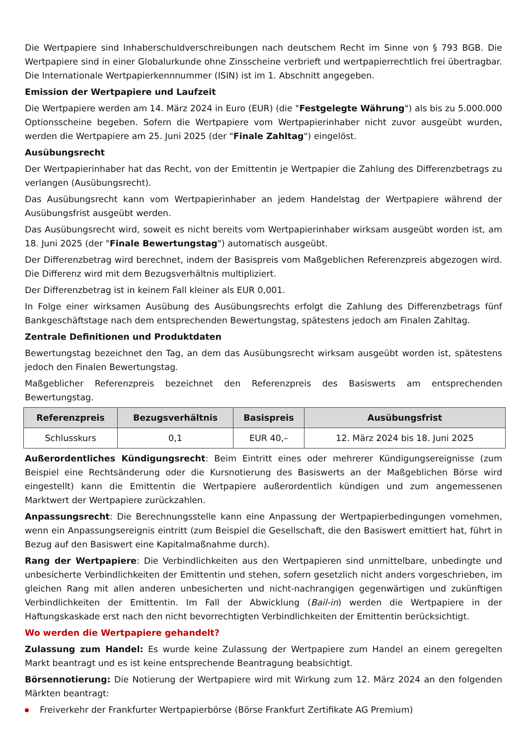Die Wertpapiere sind Inhaberschuldverschreibungen nach deutschem Recht im Sinne von § 793 BGB. Die Wertpapiere sind in einer Globalurkunde ohne Zinsscheine verbrieft und wertpapierrechtlich frei übertragbar. Die Internationale Wertpapierkennnummer (ISIN) ist im 1. Abschnitt angegeben.
Emission der Wertpapiere und Laufzeit
Die Wertpapiere werden am 14. März 2024 in Euro (EUR) (die "Festgelegte Währung") als bis zu 5.000.000 Optionsscheine begeben. Sofern die Wertpapiere vom Wertpapierinhaber nicht zuvor ausgeübt wurden, werden die Wertpapiere am 25. Juni 2025 (der "Finale Zahltag") eingelöst.
Ausübungsrecht
Der Wertpapierinhaber hat das Recht, von der Emittentin je Wertpapier die Zahlung des Differenzbetrags zu verlangen (Ausübungsrecht).
Das Ausübungsrecht kann vom Wertpapierinhaber an jedem Handelstag der Wertpapiere während der Ausübungsfrist ausgeübt werden.
Das Ausübungsrecht wird, soweit es nicht bereits vom Wertpapierinhaber wirksam ausgeübt worden ist, am 18. Juni 2025 (der "Finale Bewertungstag") automatisch ausgeübt.
Der Differenzbetrag wird berechnet, indem der Basispreis vom Maßgeblichen Referenzpreis abgezogen wird. Die Differenz wird mit dem Bezugsverhältnis multipliziert.
Der Differenzbetrag ist in keinem Fall kleiner als EUR 0,001.
In Folge einer wirksamen Ausübung des Ausübungsrechts erfolgt die Zahlung des Differenzbetrags fünf Bankgeschäftstage nach dem entsprechenden Bewertungstag, spätestens jedoch am Finalen Zahltag.
Zentrale Definitionen und Produktdaten
Bewertungstag bezeichnet den Tag, an dem das Ausübungsrecht wirksam ausgeübt worden ist, spätestens jedoch den Finalen Bewertungstag.
Maßgeblicher Referenzpreis bezeichnet den Referenzpreis des Basiswerts am entsprechenden Bewertungstag.
| Referenzpreis | Bezugsverhältnis | Basispreis | Ausübungsfrist |
| --- | --- | --- | --- |
| Schlusskurs | 0,1 | EUR 40,– | 12. März 2024 bis 18. Juni 2025 |
Außerordentliches Kündigungsrecht: Beim Eintritt eines oder mehrerer Kündigungsereignisse (zum Beispiel eine Rechtsänderung oder die Kursnotierung des Basiswerts an der Maßgeblichen Börse wird eingestellt) kann die Emittentin die Wertpapiere außerordentlich kündigen und zum angemessenen Marktwert der Wertpapiere zurückzahlen.
Anpassungsrecht: Die Berechnungsstelle kann eine Anpassung der Wertpapierbedingungen vornehmen, wenn ein Anpassungsereignis eintritt (zum Beispiel die Gesellschaft, die den Basiswert emittiert hat, führt in Bezug auf den Basiswert eine Kapitalmaßnahme durch).
Rang der Wertpapiere: Die Verbindlichkeiten aus den Wertpapieren sind unmittelbare, unbedingte und unbesicherte Verbindlichkeiten der Emittentin und stehen, sofern gesetzlich nicht anders vorgeschrieben, im gleichen Rang mit allen anderen unbesicherten und nicht-nachrangigen gegenwärtigen und zukünftigen Verbindlichkeiten der Emittentin. Im Fall der Abwicklung (Bail-in) werden die Wertpapiere in der Haftungskaskade erst nach den nicht bevorrechtigten Verbindlichkeiten der Emittentin berücksichtigt.
Wo werden die Wertpapiere gehandelt?
Zulassung zum Handel: Es wurde keine Zulassung der Wertpapiere zum Handel an einem geregelten Markt beantragt und es ist keine entsprechende Beantragung beabsichtigt.
Börsennotierung: Die Notierung der Wertpapiere wird mit Wirkung zum 12. März 2024 an den folgenden Märkten beantragt:
Freiverkehr der Frankfurter Wertpapierbörse (Börse Frankfurt Zertifikate AG Premium)